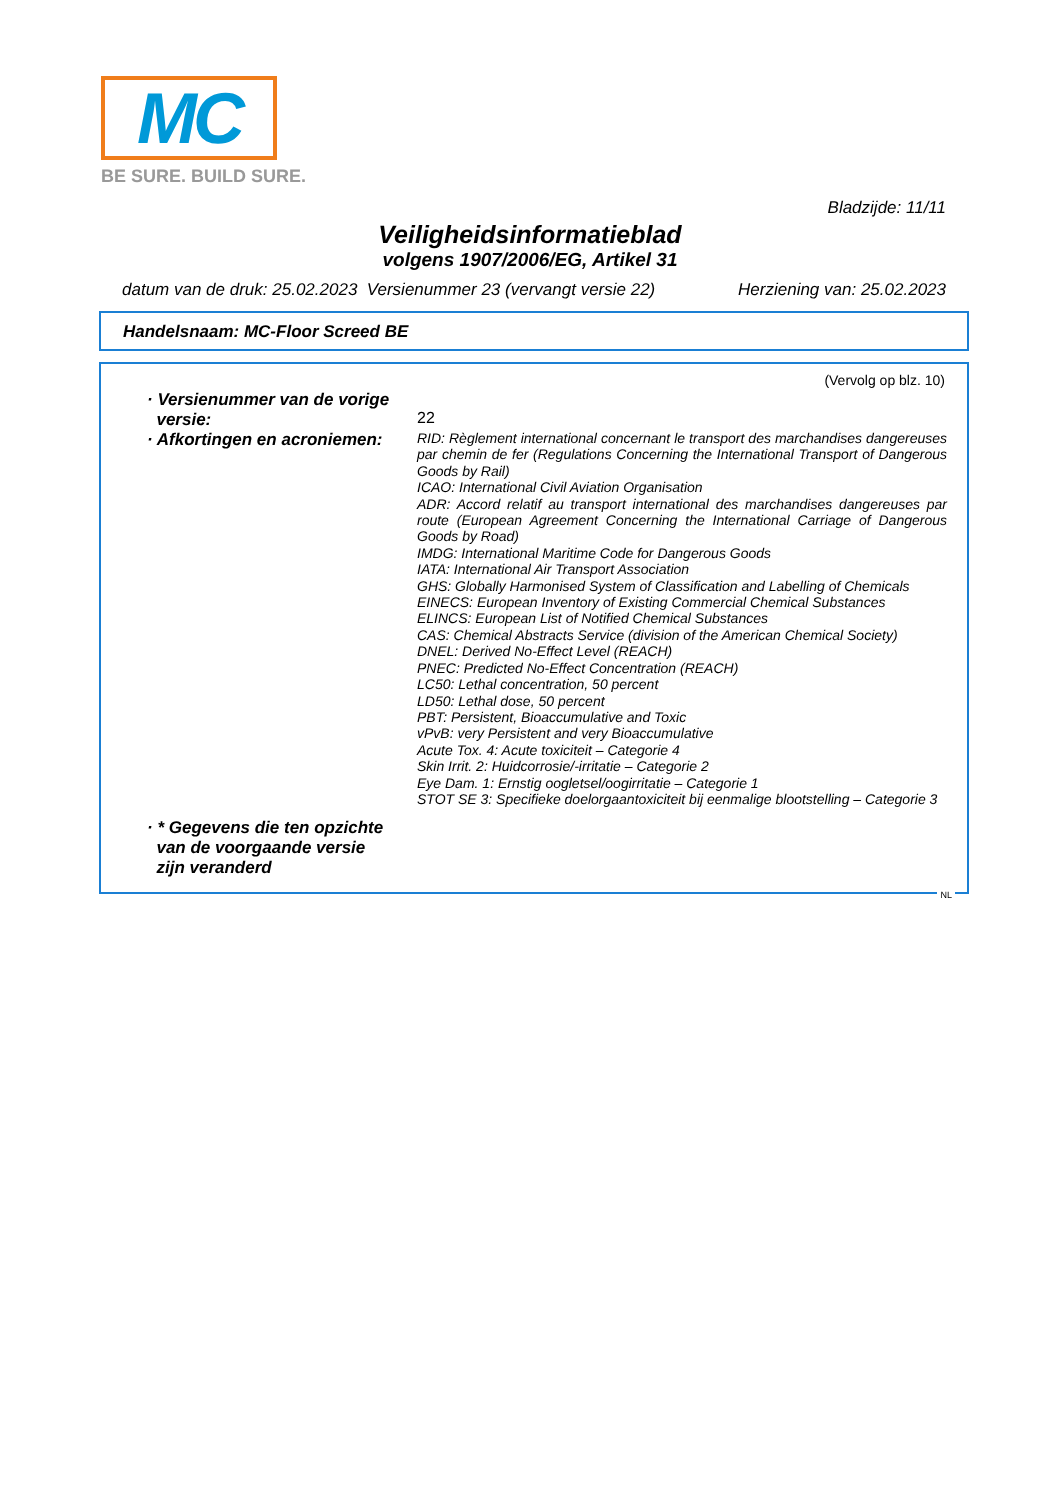MC
BE SURE. BUILD SURE.
Bladzijde: 11/11
Veiligheidsinformatieblad
volgens 1907/2006/EG, Artikel 31
datum van de druk: 25.02.2023 Versienummer 23 (vervangt versie 22) Herziening van: 25.02.2023
Handelsnaam: MC-Floor Screed BE
(Vervolg op blz. 10)
· Versienummer van de vorige
versie:
22
· Afkortingen en acroniemen:
RID: Règlement international concernant le transport des marchandises dangereuses par chemin de fer (Regulations Concerning the International Transport of Dangerous Goods by Rail)
ICAO: International Civil Aviation Organisation
ADR: Accord relatif au transport international des marchandises dangereuses par route (European Agreement Concerning the International Carriage of Dangerous Goods by Road)
IMDG: International Maritime Code for Dangerous Goods
IATA: International Air Transport Association
GHS: Globally Harmonised System of Classification and Labelling of Chemicals
EINECS: European Inventory of Existing Commercial Chemical Substances
ELINCS: European List of Notified Chemical Substances
CAS: Chemical Abstracts Service (division of the American Chemical Society)
DNEL: Derived No-Effect Level (REACH)
PNEC: Predicted No-Effect Concentration (REACH)
LC50: Lethal concentration, 50 percent
LD50: Lethal dose, 50 percent
PBT: Persistent, Bioaccumulative and Toxic
vPvB: very Persistent and very Bioaccumulative
Acute Tox. 4: Acute toxiciteit – Categorie 4
Skin Irrit. 2: Huidcorrosie/-irritatie – Categorie 2
Eye Dam. 1: Ernstig oogletsel/oogirritatie – Categorie 1
STOT SE 3: Specifieke doelorgaantoxiciteit bij eenmalige blootstelling – Categorie 3
· * Gegevens die ten opzichte
van de voorgaande versie
zijn veranderd
NL